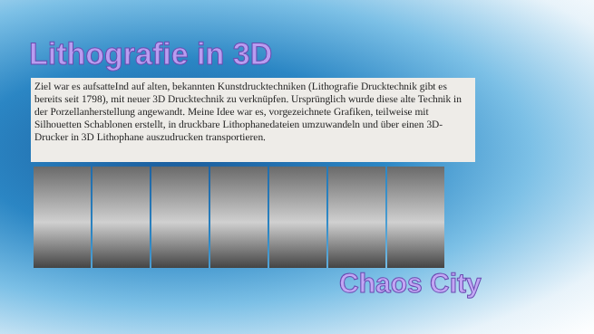Lithografie in 3D
Ziel war es aufsatteInd auf alten, bekannten Kunstdrucktechniken (Lithografie Drucktechnik gibt es bereits seit 1798), mit neuer 3D Drucktechnik zu verknüpfen. Ursprünglich wurde diese alte Technik in der Porzellanherstellung angewandt. Meine Idee war es, vorgezeichnete Grafiken, teilweise mit Silhouetten Schablonen erstellt, in druckbare Lithophanedateien umzuwandeln und über einen 3D-Drucker in 3D Lithophane auszudrucken transportieren.
Chaos City